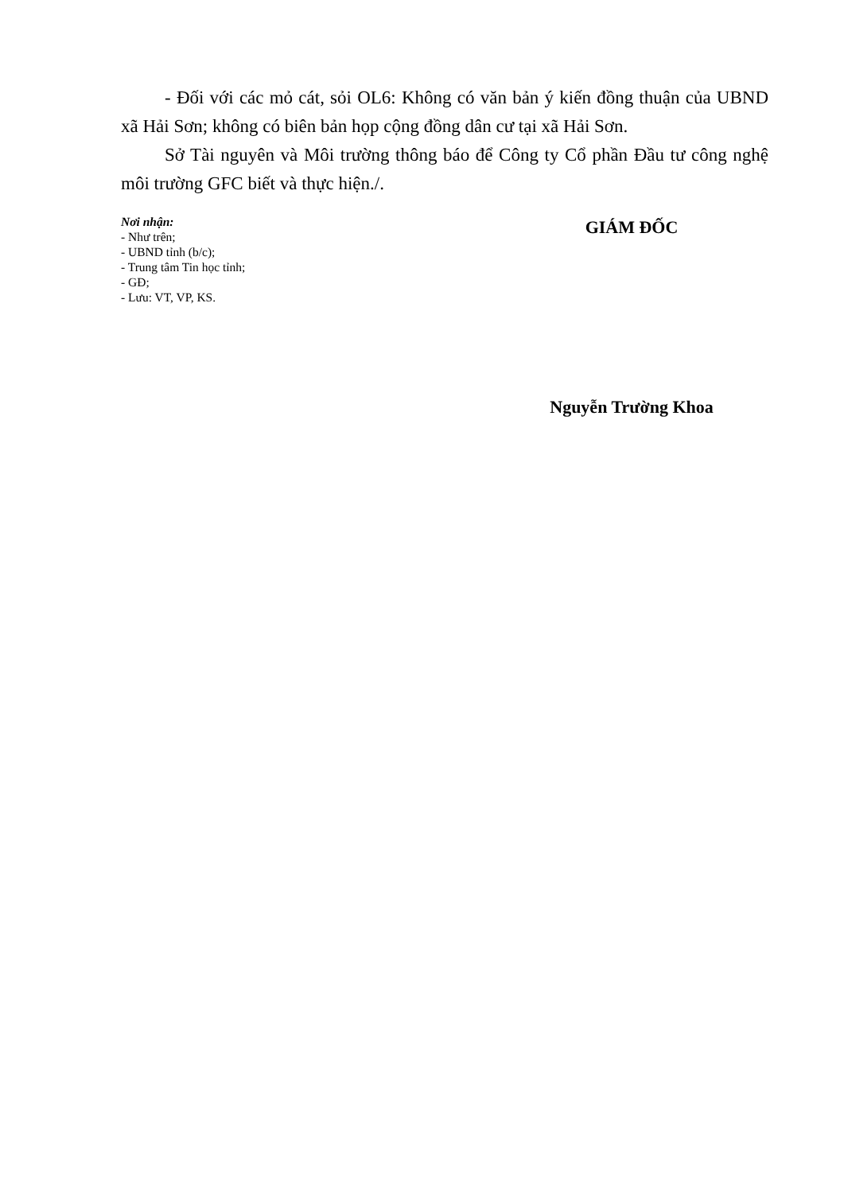- Đối với các mỏ cát, sỏi OL6: Không có văn bản ý kiến đồng thuận của UBND xã Hải Sơn; không có biên bản họp cộng đồng dân cư tại xã Hải Sơn.
Sở Tài nguyên và Môi trường thông báo để Công ty Cổ phần Đầu tư công nghệ môi trường GFC biết và thực hiện./.
Nơi nhận:
- Như trên;
- UBND tỉnh (b/c);
- Trung tâm Tin học tỉnh;
- GĐ;
- Lưu: VT, VP, KS.
GIÁM ĐỐC
Nguyễn Trường Khoa